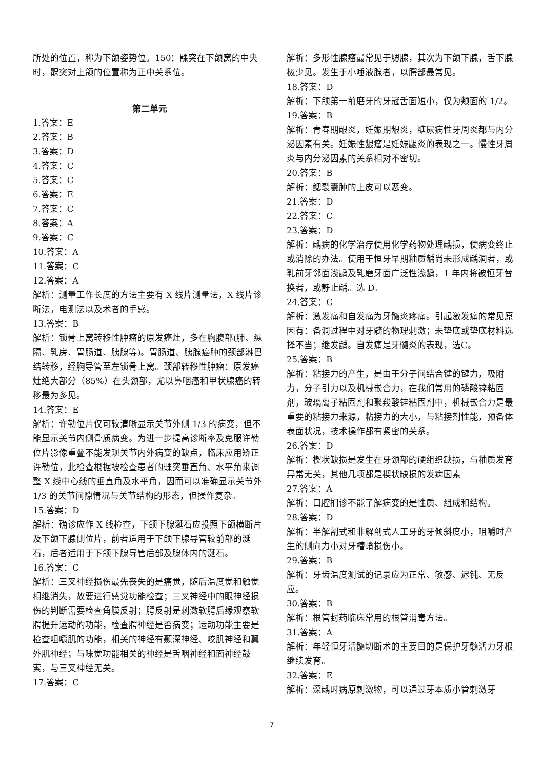所处的位置，称为下颌姿势位。150：髁突在下颌窝的中央时，髁突对上颌的位置称为正中关系位。
第二单元
1.答案：E
2.答案：B
3.答案：D
4.答案：C
5.答案：C
6.答案：E
7.答案：C
8.答案：A
9.答案：C
10.答案：A
11.答案：C
12.答案：A
解析：测量工作长度的方法主要有 X 线片测量法，X 线片诊断法，电测法以及术者的手感。
13.答案：B
解析：锁骨上窝转移性肿瘤的原发癌灶，多在胸腹部(肺、纵隔、乳房、胃肠道、胰腺等)。胃肠道、胰腺癌肿的颈部淋巴结转移，经胸导管至左锁骨上窝。颈部转移性肿瘤：原发癌灶绝大部分（85%）在头颈部，尤以鼻咽癌和甲状腺癌的转移最为多见。
14.答案：E
解析：许勒位片仅可较清晰显示关节外侧 1/3 的病变，但不能显示关节内侧骨质病变。为进一步提高诊断率及克服许勒位片影像重叠不能发现关节内外病变的缺点，临床应用矫正许勒位，此检查根据被检查患者的髁突垂直角、水平角来调整 X 线中心线的垂直角及水平角，因而可以准确显示关节外 1/3 的关节间隙情况与关节结构的形态，但操作复杂。
15.答案：D
解析：确诊应作 X 线检查，下颌下腺涎石应投照下颌横断片及下颌下腺侧位片，前者适用于下颌下腺导管较前部的涎石，后者适用于下颌下腺导管后部及腺体内的涎石。
16.答案：C
解析：三叉神经损伤最先丧失的是痛觉，随后温度觉和触觉相继消失，故要进行感觉功能检查；三叉神经中的眼神经损伤的判断需要检查角膜反射；腭反射是刺激软腭后缘观察软腭提升运动的功能，检查腭神经是否病变；运动功能主要是检查咀嚼肌的功能，相关的神经有颞深神经、咬肌神经和翼外肌神经；与味觉功能相关的神经是舌咽神经和面神经鼓索，与三叉神经无关。
17.答案：C
解析：多形性腺瘤最常见于腮腺，其次为下颌下腺，舌下腺极少见。发生于小唾液腺者，以腭部最常见。
18.答案：D
解析：下颌第一前磨牙的牙冠舌面短小，仅为颊面的 1/2。
19.答案：B
解析：青春期龈炎，妊娠期龈炎，糖尿病性牙周炎都与内分泌因素有关。妊娠性龈瘤是妊娠龈炎的表现之一。慢性牙周炎与内分泌因素的关系相对不密切。
20.答案：B
解析：鳃裂囊肿的上皮可以恶变。
21.答案：D
22.答案：C
23.答案：D
解析：龋病的化学治疗使用化学药物处理龋损，使病变终止或消除的办法。使用于恒牙早期釉质龋尚未形成龋洞者，或乳前牙邻面浅龋及乳磨牙面广泛性浅龋，1 年内将被恒牙替换者，或静止龋。选 D。
24.答案：C
解析：激发痛和自发痛为牙髓炎疼痛。引起激发痛的常见原因有：备洞过程中对牙髓的物理刺激；未垫底或垫底材料选择不当；继发龋。自发痛是牙髓炎的表现，选C。
25.答案：B
解析：粘接力的产生，是由于分子间结合键的键力，吸附力，分子引力以及机械嵌合力，在我们常用的磷酸锌粘固剂，玻璃离子粘固剂和聚羧酸锌粘固剂中，机械嵌合力是最重要的粘接力来源，粘接力的大小，与粘接剂性能，预备体表面状况，技术操作都有紧密的关系。
26.答案：D
解析：楔状缺损是发生在牙颈部的硬组织缺损，与釉质发育异常无关，其他几项都是楔状缺损的发病因素
27.答案：A
解析：口腔扪诊不能了解病变的是性质、组成和结构。
28.答案：D
解析：半解剖式和非解剖式人工牙的牙倾斜度小，咀嚼时产生的侧向力小对牙槽嵴损伤小。
29.答案：B
解析：牙齿温度测试的记录应为正常、敏感、迟钝、无反应。
30.答案：B
解析：根管封药临床常用的根管消毒方法。
31.答案：A
解析：年轻恒牙活髓切断术的主要目的是保护牙髓活力牙根继续发育。
32.答案：E
解析：深龋时病原刺激物，可以通过牙本质小管刺激牙
7